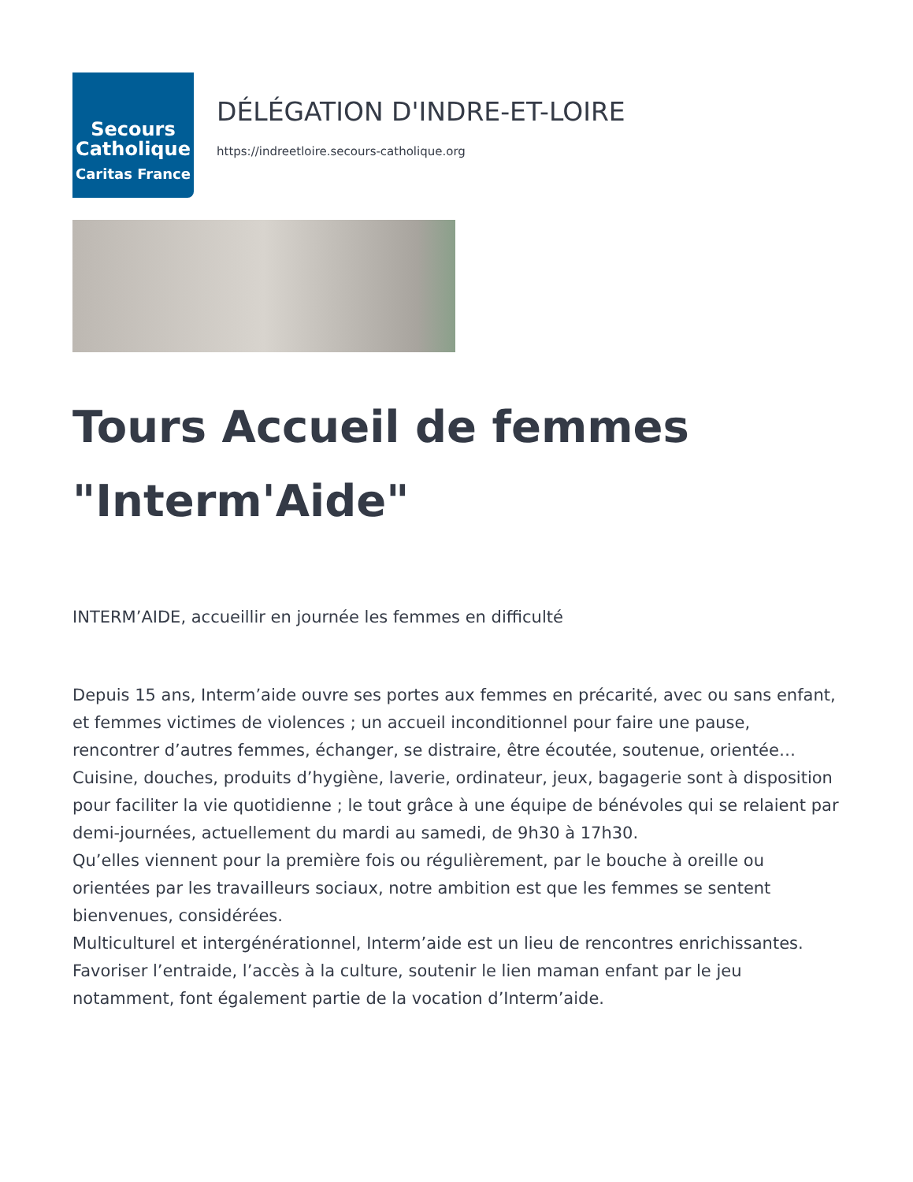Secours
Catholique
Caritas France
DÉLÉGATION D'INDRE-ET-LOIRE
https://indreetloire.secours-catholique.org
Tours Accueil de femmes "Interm'Aide"
INTERM’AIDE, accueillir en journée les femmes en difficulté
Depuis 15 ans, Interm’aide ouvre ses portes aux femmes en précarité, avec ou sans enfant, et femmes victimes de violences ; un accueil inconditionnel pour faire une pause, rencontrer d’autres femmes, échanger, se distraire, être écoutée, soutenue, orientée… Cuisine, douches, produits d’hygiène, laverie, ordinateur, jeux, bagagerie sont à disposition pour faciliter la vie quotidienne ; le tout grâce à une équipe de bénévoles qui se relaient par demi-journées, actuellement du mardi au samedi, de 9h30 à 17h30.
Qu’elles viennent pour la première fois ou régulièrement, par le bouche à oreille ou orientées par les travailleurs sociaux, notre ambition est que les femmes se sentent bienvenues, considérées.
Multiculturel et intergénérationnel, Interm’aide est un lieu de rencontres enrichissantes.
Favoriser l’entraide, l’accès à la culture, soutenir le lien maman enfant par le jeu notamment, font également partie de la vocation d’Interm’aide.